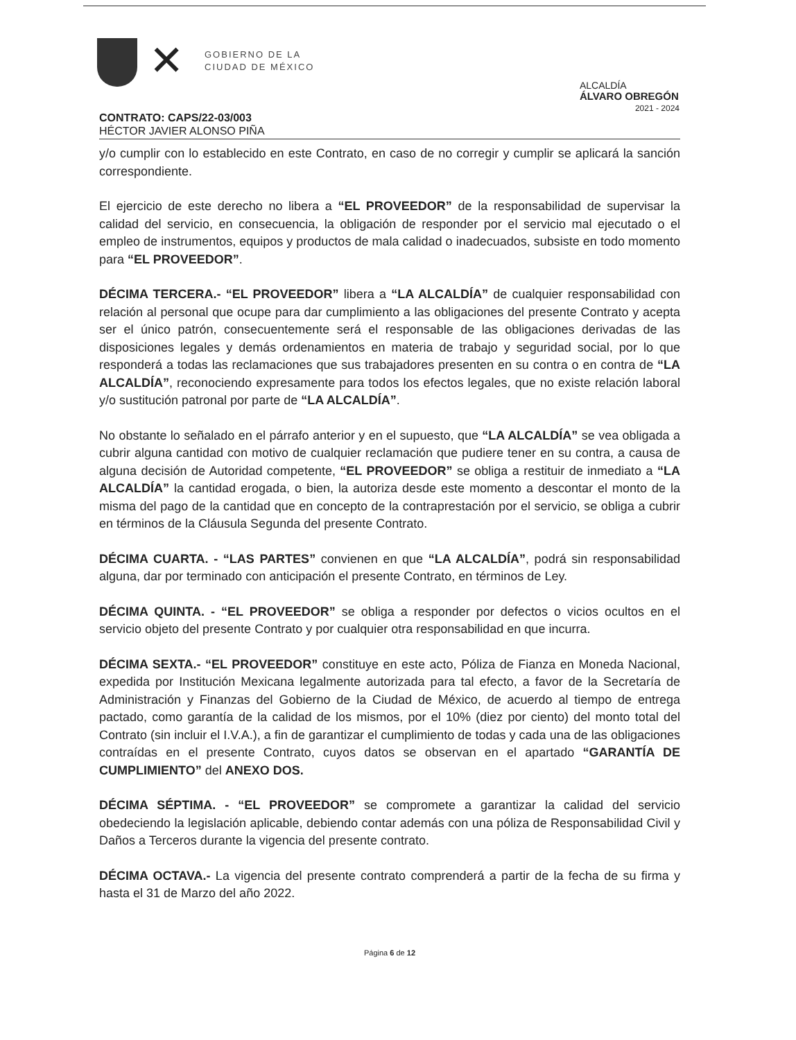✕
GOBIERNO DE LA
CIUDAD DE MÉXICO
ALCALDÍA
ÁLVARO OBREGÓN
2021 - 2024
CONTRATO: CAPS/22-03/003
HÉCTOR JAVIER ALONSO PIÑA
y/o cumplir con lo establecido en este Contrato, en caso de no corregir y cumplir se aplicará la sanción correspondiente.
El ejercicio de este derecho no libera a “EL PROVEEDOR” de la responsabilidad de supervisar la calidad del servicio, en consecuencia, la obligación de responder por el servicio mal ejecutado o el empleo de instrumentos, equipos y productos de mala calidad o inadecuados, subsiste en todo momento para “EL PROVEEDOR”.
DÉCIMA TERCERA.- “EL PROVEEDOR” libera a “LA ALCALDÍA” de cualquier responsabilidad con relación al personal que ocupe para dar cumplimiento a las obligaciones del presente Contrato y acepta ser el único patrón, consecuentemente será el responsable de las obligaciones derivadas de las disposiciones legales y demás ordenamientos en materia de trabajo y seguridad social, por lo que responderá a todas las reclamaciones que sus trabajadores presenten en su contra o en contra de “LA ALCALDÍA”, reconociendo expresamente para todos los efectos legales, que no existe relación laboral y/o sustitución patronal por parte de “LA ALCALDÍA”.
No obstante lo señalado en el párrafo anterior y en el supuesto, que “LA ALCALDÍA” se vea obligada a cubrir alguna cantidad con motivo de cualquier reclamación que pudiere tener en su contra, a causa de alguna decisión de Autoridad competente, “EL PROVEEDOR” se obliga a restituir de inmediato a “LA ALCALDÍA” la cantidad erogada, o bien, la autoriza desde este momento a descontar el monto de la misma del pago de la cantidad que en concepto de la contraprestación por el servicio, se obliga a cubrir en términos de la Cláusula Segunda del presente Contrato.
DÉCIMA CUARTA. - “LAS PARTES” convienen en que “LA ALCALDÍA”, podrá sin responsabilidad alguna, dar por terminado con anticipación el presente Contrato, en términos de Ley.
DÉCIMA QUINTA. - “EL PROVEEDOR” se obliga a responder por defectos o vicios ocultos en el servicio objeto del presente Contrato y por cualquier otra responsabilidad en que incurra.
DÉCIMA SEXTA.- “EL PROVEEDOR” constituye en este acto, Póliza de Fianza en Moneda Nacional, expedida por Institución Mexicana legalmente autorizada para tal efecto, a favor de la Secretaría de Administración y Finanzas del Gobierno de la Ciudad de México, de acuerdo al tiempo de entrega pactado, como garantía de la calidad de los mismos, por el 10% (diez por ciento) del monto total del Contrato (sin incluir el I.V.A.), a fin de garantizar el cumplimiento de todas y cada una de las obligaciones contraídas en el presente Contrato, cuyos datos se observan en el apartado “GARANTÍA DE CUMPLIMIENTO” del ANEXO DOS.
DÉCIMA SÉPTIMA. - “EL PROVEEDOR” se compromete a garantizar la calidad del servicio obedeciendo la legislación aplicable, debiendo contar además con una póliza de Responsabilidad Civil y Daños a Terceros durante la vigencia del presente contrato.
DÉCIMA OCTAVA.- La vigencia del presente contrato comprenderá a partir de la fecha de su firma y hasta el 31 de Marzo del año 2022.
Página 6 de 12